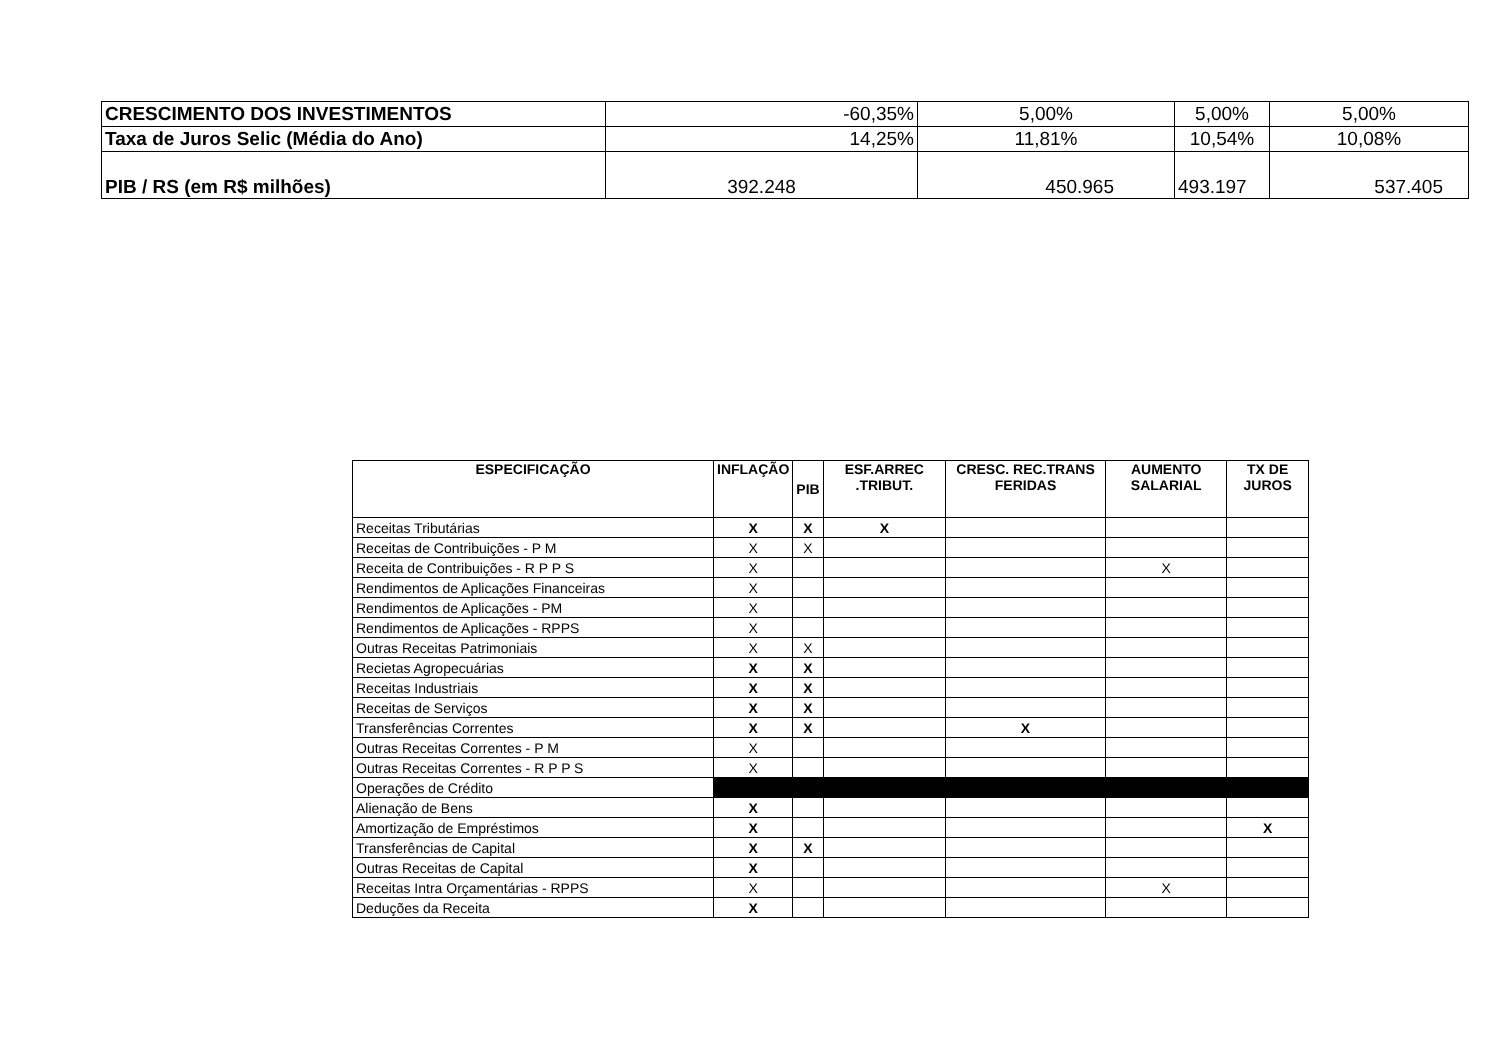| CRESCIMENTO DOS INVESTIMENTOS | -60,35% | 5,00% | 5,00% | 5,00% |
| Taxa de Juros Selic (Média do Ano) | 14,25% | 11,81% | 10,54% | 10,08% |
| PIB / RS (em R$ milhões) | 392.248 | 450.965 | 493.197 | 537.405 |
| ESPECIFICAÇÃO | INFLAÇÃO | PIB | ESF.ARREC .TRIBUT. | CRESC. REC.TRANS FERIDAS | AUMENTO SALARIAL | TX DE JUROS |
| --- | --- | --- | --- | --- | --- | --- |
| Receitas Tributárias | X | X | X | | | |
| Receitas de Contribuições - P M | X | X | | | | |
| Receita de Contribuições - R P P S | X | | | | X | |
| Rendimentos de Aplicações Financeiras | X | | | | | |
| Rendimentos de Aplicações - PM | X | | | | | |
| Rendimentos de Aplicações - RPPS | X | | | | | |
| Outras Receitas Patrimoniais | X | X | | | | |
| Recietas Agropecuárias | X | X | | | | |
| Receitas Industriais | X | X | | | | |
| Receitas de Serviços | X | X | | | | |
| Transferências Correntes | X | X | | X | | |
| Outras Receitas Correntes - P M | X | | | | | |
| Outras Receitas Correntes - R P P S | X | | | | | |
| Operações de Crédito | | | | | | |
| Alienação de Bens | X | | | | | |
| Amortização de Empréstimos | X | | | | | X |
| Transferências de Capital | X | X | | | | |
| Outras Receitas de Capital | X | | | | | |
| Receitas Intra Orçamentárias - RPPS | X | | | | X | |
| Deduções da Receita | X | | | | | |